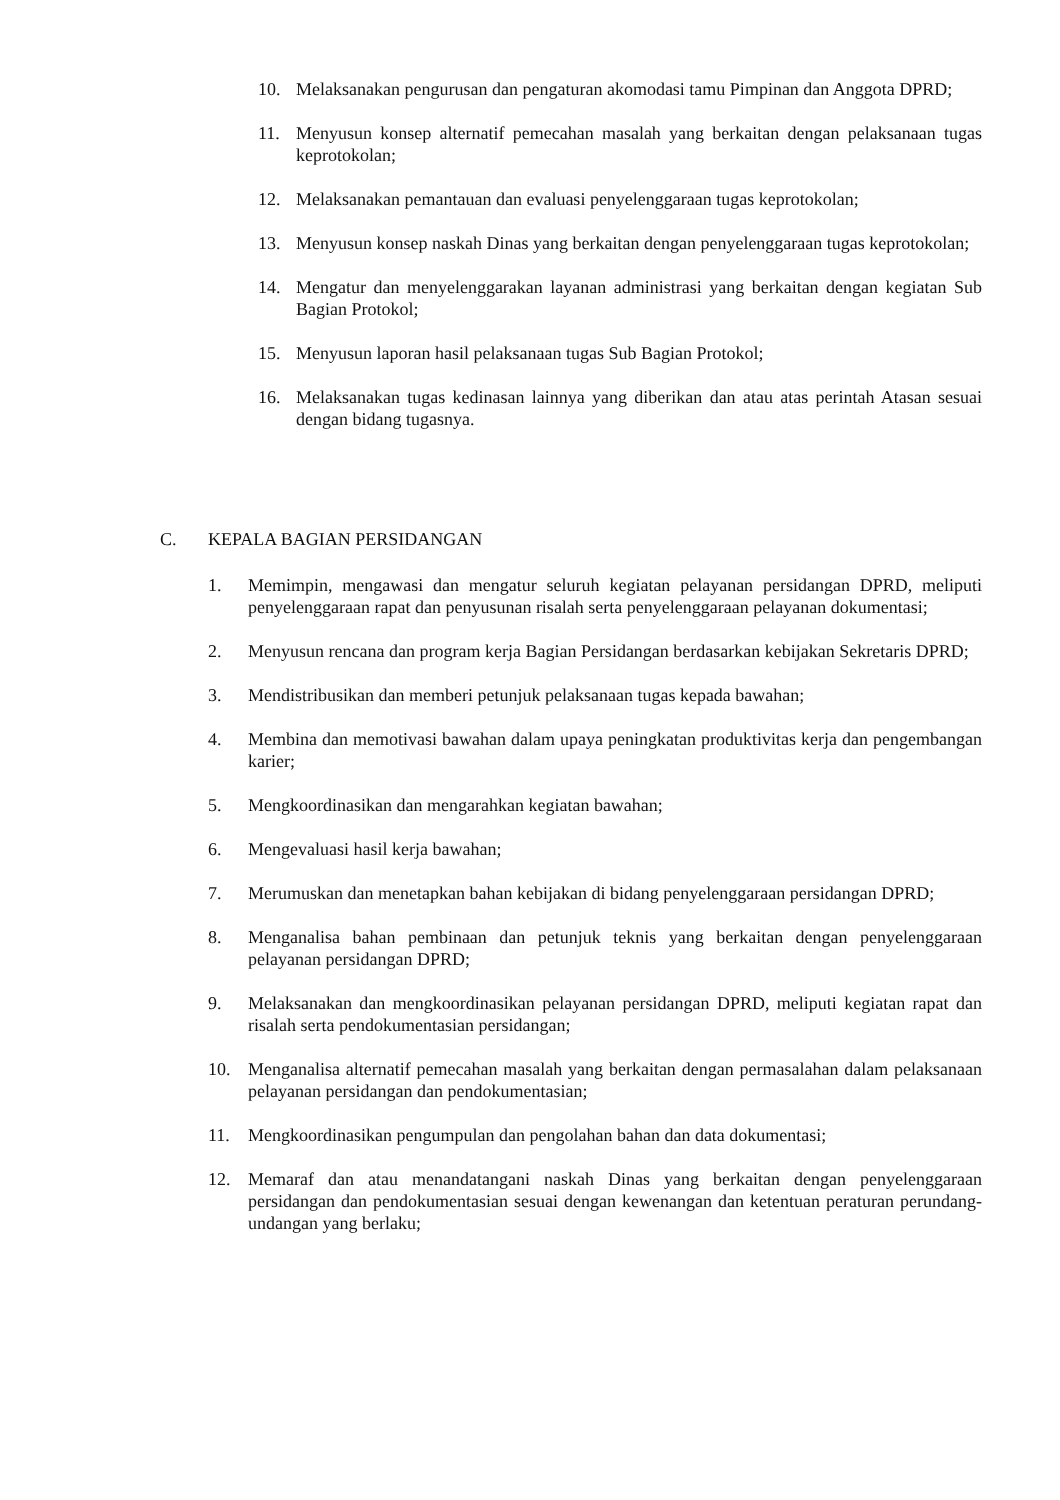10. Melaksanakan pengurusan dan pengaturan akomodasi tamu Pimpinan dan Anggota DPRD;
11. Menyusun konsep alternatif pemecahan masalah yang berkaitan dengan pelaksanaan tugas keprotokolan;
12. Melaksanakan pemantauan dan evaluasi penyelenggaraan tugas keprotokolan;
13. Menyusun konsep naskah Dinas yang berkaitan dengan penyelenggaraan tugas keprotokolan;
14. Mengatur dan menyelenggarakan layanan administrasi yang berkaitan dengan kegiatan Sub Bagian Protokol;
15. Menyusun laporan hasil pelaksanaan tugas Sub Bagian Protokol;
16. Melaksanakan tugas kedinasan lainnya yang diberikan dan atau atas perintah Atasan sesuai dengan bidang tugasnya.
C. KEPALA BAGIAN PERSIDANGAN
1. Memimpin, mengawasi dan mengatur seluruh kegiatan pelayanan persidangan DPRD, meliputi penyelenggaraan rapat dan penyusunan risalah serta penyelenggaraan pelayanan dokumentasi;
2. Menyusun rencana dan program kerja Bagian Persidangan berdasarkan kebijakan Sekretaris DPRD;
3. Mendistribusikan dan memberi petunjuk pelaksanaan tugas kepada bawahan;
4. Membina dan memotivasi bawahan dalam upaya peningkatan produktivitas kerja dan pengembangan karier;
5. Mengkoordinasikan dan mengarahkan kegiatan bawahan;
6. Mengevaluasi hasil kerja bawahan;
7. Merumuskan dan menetapkan bahan kebijakan di bidang penyelenggaraan persidangan DPRD;
8. Menganalisa bahan pembinaan dan petunjuk teknis yang berkaitan dengan penyelenggaraan pelayanan persidangan DPRD;
9. Melaksanakan dan mengkoordinasikan pelayanan persidangan DPRD, meliputi kegiatan rapat dan risalah serta pendokumentasian persidangan;
10. Menganalisa alternatif pemecahan masalah yang berkaitan dengan permasalahan dalam pelaksanaan pelayanan persidangan dan pendokumentasian;
11. Mengkoordinasikan pengumpulan dan pengolahan bahan dan data dokumentasi;
12. Memaraf dan atau menandatangani naskah Dinas yang berkaitan dengan penyelenggaraan persidangan dan pendokumentasian sesuai dengan kewenangan dan ketentuan peraturan perundang-undangan yang berlaku;